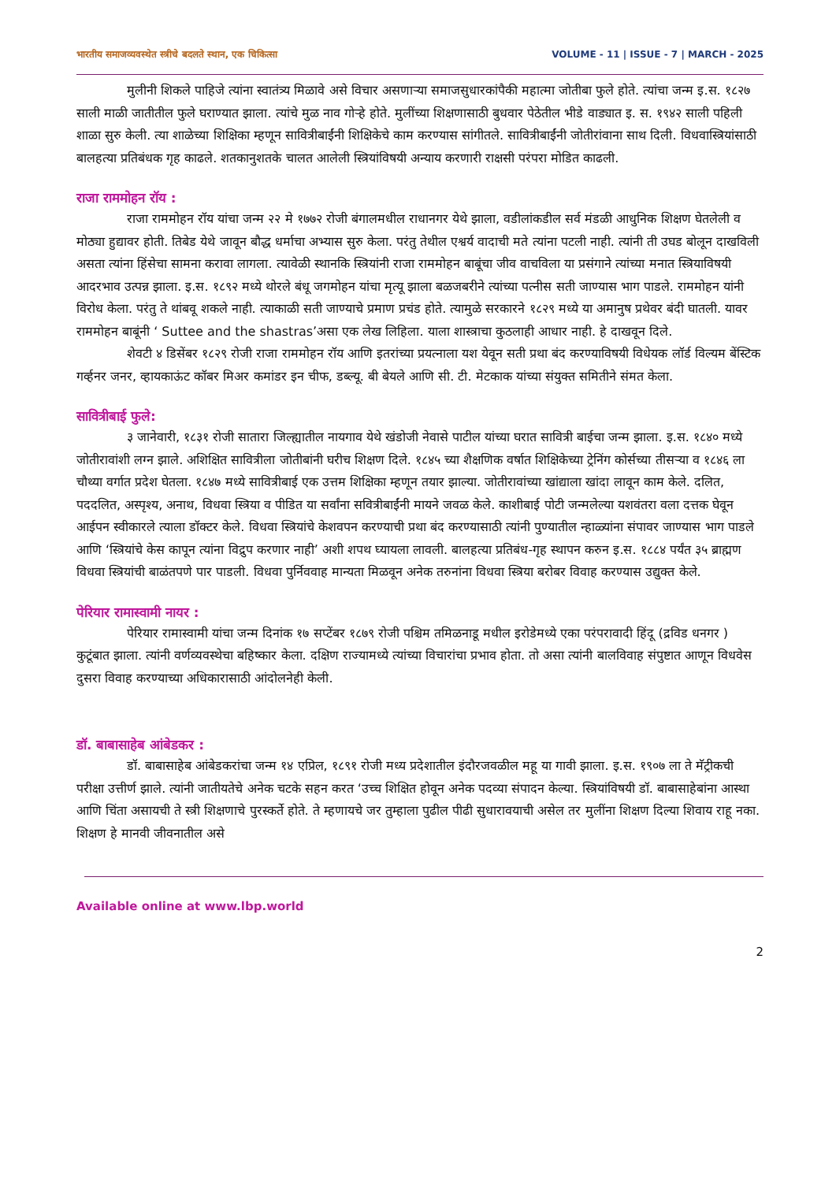भारतीय समाजव्यवस्थेत स्त्रीचे बदलते स्थान, एक चिकित्सा VOLUME - 11 | ISSUE - 7 | MARCH - 2025
मुलीनी शिकले पाहिजे त्यांना स्वातंत्र्य मिळावे असे विचार असणाऱ्या समाजसुधारकांपैकी महात्मा जोतीबा फुले होते. त्यांचा जन्म इ.स. १८२७ साली माळी जातीतील फुले घराण्यात झाला. त्यांचे मुळ नाव गोऱ्हे होते. मुलींच्या शिक्षणासाठी बुधवार पेठेतील भीडे वाड्यात इ. स. १९४२ साली पहिली शाळा सुरु केली. त्या शाळेच्या शिक्षिका म्हणून सावित्रीबाईंनी शिक्षिकेचे काम करण्यास सांगीतले. सावित्रीबाईंनी जोतीरांवाना साथ दिली. विधवास्त्रियांसाठी बालहत्या प्रतिबंधक गृह काढले. शतकानुशतके चालत आलेली स्त्रियांविषयी अन्याय करणारी राक्षसी परंपरा मोडित काढली.
राजा राममोहन रॉय :
राजा राममोहन रॉय यांचा जन्म २२ मे १७७२ रोजी बंगालमधील राधानगर येथे झाला, वडीलांकडील सर्व मंडळी आधुनिक शिक्षण घेतलेली व मोठ्या हुद्यावर होती. तिबेड येथे जावून बौद्ध धर्माचा अभ्यास सुरु केला. परंतु तेथील एश्वर्य वादाची मते त्यांना पटली नाही. त्यांनी ती उघड बोलून दाखविली असता त्यांना हिंसेचा सामना करावा लागला. त्यावेळी स्थानकि स्त्रियांनी राजा राममोहन बाबूंचा जीव वाचविला या प्रसंगाने त्यांच्या मनात स्त्रियाविषयी आदरभाव उत्पन्न झाला. इ.स. १८९२ मध्ये थोरले बंधू जगमोहन यांचा मृत्यू झाला बळजबरीने त्यांच्या पत्नीस सती जाण्यास भाग पाडले. राममोहन यांनी विरोध केला. परंतु ते थांबवू शकले नाही. त्याकाळी सती जाण्याचे प्रमाण प्रचंड होते. त्यामुळे सरकारने १८२९ मध्ये या अमानुष प्रथेवर बंदी घातली. यावर राममोहन बाबूंनी ‘ Suttee and the shastras’असा एक लेख लिहिला. याला शास्त्राचा कुठलाही आधार नाही. हे दाखवून दिले.
शेवटी ४ डिसेंबर १८२९ रोजी राजा राममोहन रॉय आणि इतरांच्या प्रयत्नाला यश येवून सती प्रथा बंद करण्याविषयी विधेयक लॉर्ड विल्यम बेंस्टिक गर्व्हनर जनर, व्हायकाऊंट कॉबर मिअर कमांडर इन चीफ, डब्ल्यू. बी बेयले आणि सी. टी. मेटकाक यांच्या संयुक्त समितीने संमत केला.
सावित्रीबाई फुले:
३ जानेवारी, १८३१ रोजी सातारा जिल्ह्यातील नायगाव येथे खंडोजी नेवासे पाटील यांच्या घरात सावित्री बाईचा जन्म झाला. इ.स. १८४० मध्ये जोतीरावांशी लग्न झाले. अशिक्षित सावित्रीला जोतीबांनी घरीच शिक्षण दिले. १८४५ च्या शैक्षणिक वर्षात शिक्षिकेच्या ट्रेनिंग कोर्सच्या तीसऱ्या व १८४६ ला चौथ्या वर्गात प्रदेश घेतला. १८४७ मध्ये सावित्रीबाई एक उत्तम शिक्षिका म्हणून तयार झाल्या. जोतीरावांच्या खांद्याला खांदा लावून काम केले. दलित, पददलित, अस्पृश्य, अनाथ, विधवा स्त्रिया व पीडित या सर्वांना सवित्रीबाईंनी मायने जवळ केले. काशीबाई पोटी जन्मलेल्या यशवंतरा वला दत्तक घेवून आईपन स्वीकारले त्याला डॉक्टर केले. विधवा स्त्रियांचे केशवपन करण्याची प्रथा बंद करण्यासाठी त्यांनी पुण्यातील न्हाळ्यांना संपावर जाण्यास भाग पाडले आणि ‘स्त्रियांचे केस कापून त्यांना विद्रुप करणार नाही’ अशी शपथ घ्यायला लावली. बालहत्या प्रतिबंध-गृह स्थापन करुन इ.स. १८८४ पर्यंत ३५ ब्राह्मण विधवा स्त्रियांची बाळंतपणे पार पाडली. विधवा पुर्निववाह मान्यता मिळवून अनेक तरुनांना विधवा स्त्रिया बरोबर विवाह करण्यास उद्युक्त केले.
पेरियार रामास्वामी नायर :
पेरियार रामास्वामी यांचा जन्म दिनांक १७ सप्टेंबर १८७९ रोजी पश्चिम तमिळनाडू मधील इरोडेमध्ये एका परंपरावादी हिंदू (द्रविड धनगर ) कुटूंबात झाला. त्यांनी वर्णव्यवस्थेचा बहिष्कार केला. दक्षिण राज्यामध्ये त्यांच्या विचारांचा प्रभाव होता. तो असा त्यांनी बालविवाह संपुष्टात आणून विधवेस दुसरा विवाह करण्याच्या अधिकारासाठी आंदोलनेही केली.
डॉ. बाबासाहेब आंबेडकर :
डॉ. बाबासाहेब आंबेडकरांचा जन्म १४ एप्रिल, १८९१ रोजी मध्य प्रदेशातील इंदौरजवळील महू या गावी झाला. इ.स. १९०७ ला ते मॅट्रीकची परीक्षा उत्तीर्ण झाले. त्यांनी जातीयतेचे अनेक चटके सहन करत ‘उच्च शिक्षित होवून अनेक पदव्या संपादन केल्या. स्त्रियांविषयी डॉ. बाबासाहेबांना आस्था आणि चिंता असायची ते स्त्री शिक्षणाचे पुरस्कर्ते होते. ते म्हणायचे जर तुम्हाला पुढील पीढी सुधारावयाची असेल तर मुलींना शिक्षण दिल्या शिवाय राहू नका. शिक्षण हे मानवी जीवनातील असे
Available online at www.lbp.world
2